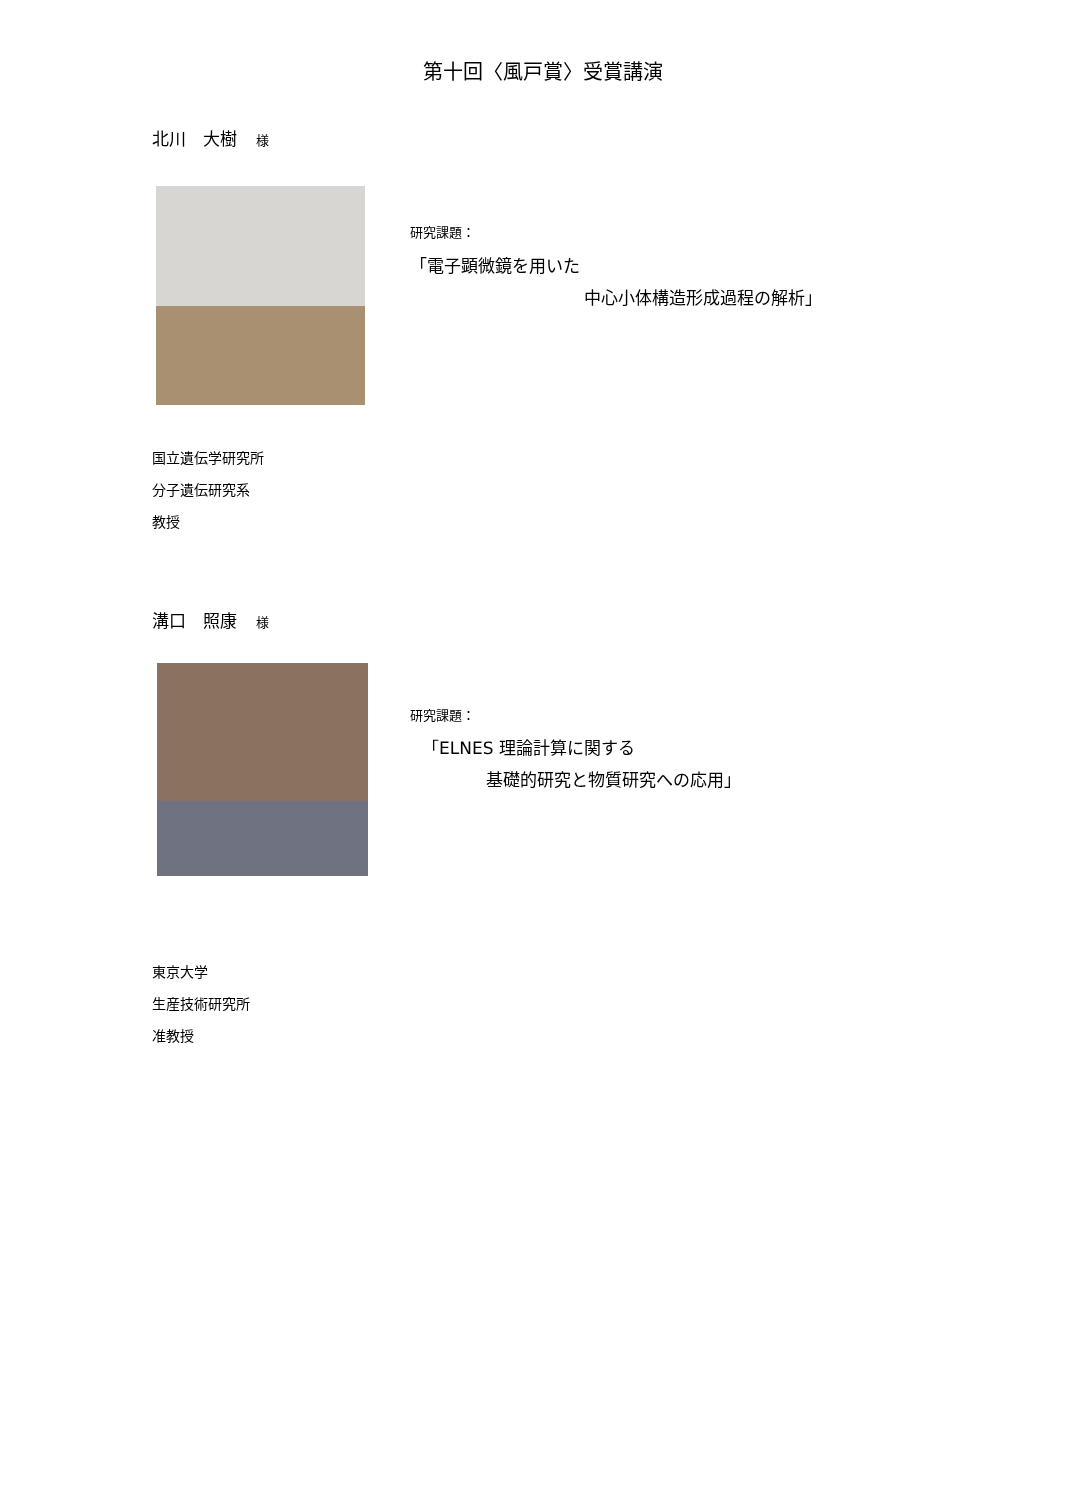第十回〈風戸賞〉受賞講演
北川　大樹 様
研究課題：
「電子顕微鏡を用いた
中心小体構造形成過程の解析」
国立遺伝学研究所
分子遺伝研究系
教授
溝口　照康 様
研究課題：
「ELNES 理論計算に関する
基礎的研究と物質研究への応用」
東京大学
生産技術研究所
准教授